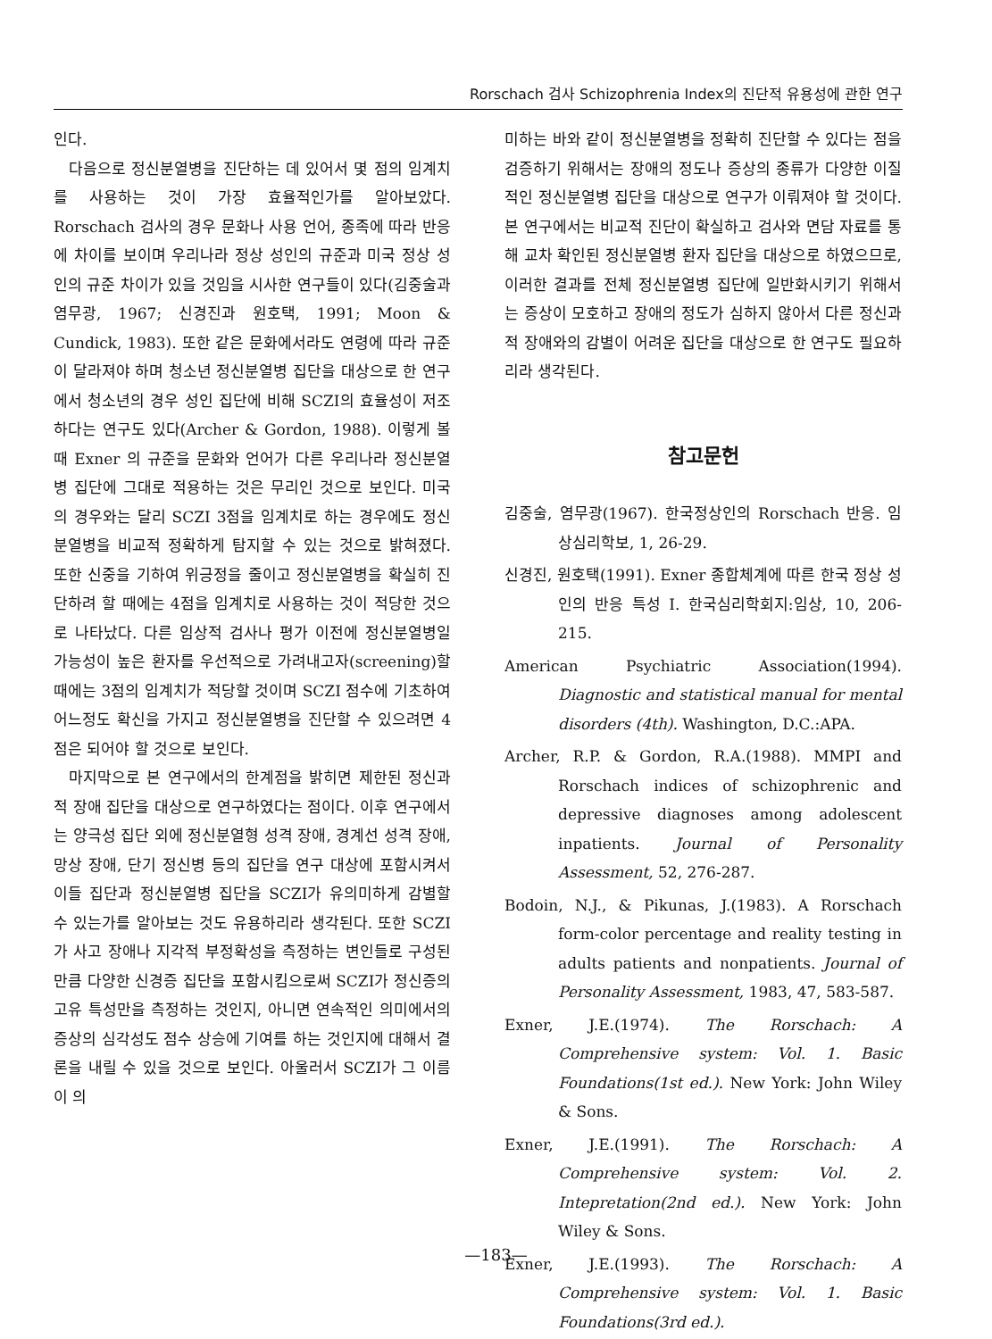Rorschach 검사 Schizophrenia Index의 진단적 유용성에 관한 연구
인다.
다음으로 정신분열병을 진단하는 데 있어서 몇 점의 임계치를 사용하는 것이 가장 효율적인가를 알아보았다. Rorschach 검사의 경우 문화나 사용 언어, 종족에 따라 반응에 차이를 보이며 우리나라 정상 성인의 규준과 미국 정상 성인의 규준 차이가 있을 것임을 시사한 연구들이 있다(김중술과 염무광, 1967; 신경진과 원호택, 1991; Moon & Cundick, 1983). 또한 같은 문화에서라도 연령에 따라 규준이 달라져야 하며 청소년 정신분열병 집단을 대상으로 한 연구에서 청소년의 경우 성인 집단에 비해 SCZI의 효율성이 저조하다는 연구도 있다(Archer & Gordon, 1988). 이렇게 볼 때 Exner 의 규준을 문화와 언어가 다른 우리나라 정신분열병 집단에 그대로 적용하는 것은 무리인 것으로 보인다. 미국의 경우와는 달리 SCZI 3점을 임계치로 하는 경우에도 정신분열병을 비교적 정확하게 탐지할 수 있는 것으로 밝혀졌다. 또한 신중을 기하여 위긍정을 줄이고 정신분열병을 확실히 진단하려 할 때에는 4점을 임계치로 사용하는 것이 적당한 것으로 나타났다. 다른 임상적 검사나 평가 이전에 정신분열병일 가능성이 높은 환자를 우선적으로 가려내고자(screening)할 때에는 3점의 임계치가 적당할 것이며 SCZI 점수에 기초하여 어느정도 확신을 가지고 정신분열병을 진단할 수 있으려면 4점은 되어야 할 것으로 보인다.
마지막으로 본 연구에서의 한계점을 밝히면 제한된 정신과적 장애 집단을 대상으로 연구하였다는 점이다. 이후 연구에서는 양극성 집단 외에 정신분열형 성격 장애, 경계선 성격 장애, 망상 장애, 단기 정신병 등의 집단을 연구 대상에 포함시켜서 이들 집단과 정신분열병 집단을 SCZI가 유의미하게 감별할 수 있는가를 알아보는 것도 유용하리라 생각된다. 또한 SCZI가 사고 장애나 지각적 부정확성을 측정하는 변인들로 구성된 만큼 다양한 신경증 집단을 포함시킴으로써 SCZI가 정신증의 고유 특성만을 측정하는 것인지, 아니면 연속적인 의미에서의 증상의 심각성도 점수 상승에 기여를 하는 것인지에 대해서 결론을 내릴 수 있을 것으로 보인다. 아울러서 SCZI가 그 이름이 의
미하는 바와 같이 정신분열병을 정확히 진단할 수 있다는 점을 검증하기 위해서는 장애의 정도나 증상의 종류가 다양한 이질적인 정신분열병 집단을 대상으로 연구가 이뤄져야 할 것이다. 본 연구에서는 비교적 진단이 확실하고 검사와 면담 자료를 통해 교차 확인된 정신분열병 환자 집단을 대상으로 하였으므로, 이러한 결과를 전체 정신분열병 집단에 일반화시키기 위해서는 증상이 모호하고 장애의 정도가 심하지 않아서 다른 정신과적 장애와의 감별이 어려운 집단을 대상으로 한 연구도 필요하리라 생각된다.
참고문헌
김중술, 염무광(1967). 한국정상인의 Rorschach 반응. 임상심리학보, 1, 26-29.
신경진, 원호택(1991). Exner 종합체계에 따른 한국 정상 성인의 반응 특성 I. 한국심리학회지:임상, 10, 206-215.
American Psychiatric Association(1994). Diagnostic and statistical manual for mental disorders (4th). Washington, D.C.:APA.
Archer, R.P. & Gordon, R.A.(1988). MMPI and Rorschach indices of schizophrenic and depressive diagnoses among adolescent inpatients. Journal of Personality Assessment, 52, 276-287.
Bodoin, N.J., & Pikunas, J.(1983). A Rorschach form-color percentage and reality testing in adults patients and nonpatients. Journal of Personality Assessment, 1983, 47, 583-587.
Exner, J.E.(1974). The Rorschach: A Comprehensive system: Vol. 1. Basic Foundations(1st ed.). New York: John Wiley & Sons.
Exner, J.E.(1991). The Rorschach: A Comprehensive system: Vol. 2. Intepretation(2nd ed.). New York: John Wiley & Sons.
Exner, J.E.(1993). The Rorschach: A Comprehensive system: Vol. 1. Basic Foundations(3rd ed.).
—183—